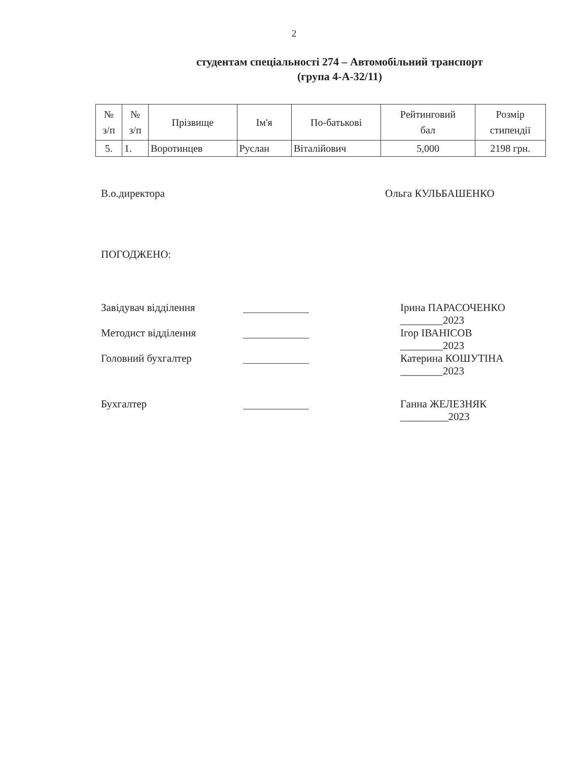2
студентам спеціальності 274 – Автомобільний транспорт
(група 4-А-32/11)
| № з/п | № з/п | Прізвище | Ім'я | По-батькові | Рейтинговий бал | Розмір стипендії |
| --- | --- | --- | --- | --- | --- | --- |
| 5. | 1. | Воротинцев | Руслан | Віталійович | 5,000 | 2198 грн. |
В.о.директора Ольга КУЛЬБАШЕНКО
ПОГОДЖЕНО:
Завідувач відділення Ірина ПАРАСОЧЕНКО
________2023
Методист відділення Ігор ІВАНІСОВ
________2023
Головний бухгалтер Катерина КОШУТІНА
________2023
Бухгалтер Ганна ЖЕЛЕЗНЯК
_________2023